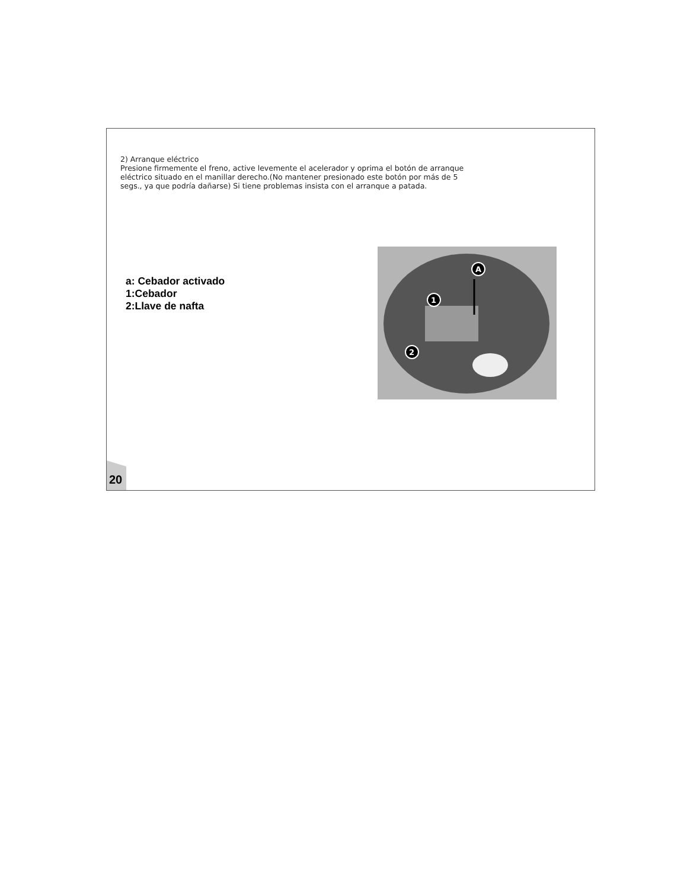2) Arranque eléctrico
Presione firmemente el freno, active levemente el acelerador y oprima el botón de arranque eléctrico situado en el manillar derecho.(No mantener presionado este botón por más de 5 segs., ya que podría dañarse) Si tiene problemas insista con el arranque a patada.
a: Cebador activado
1:Cebador
2:Llave de nafta
A
1
2
20